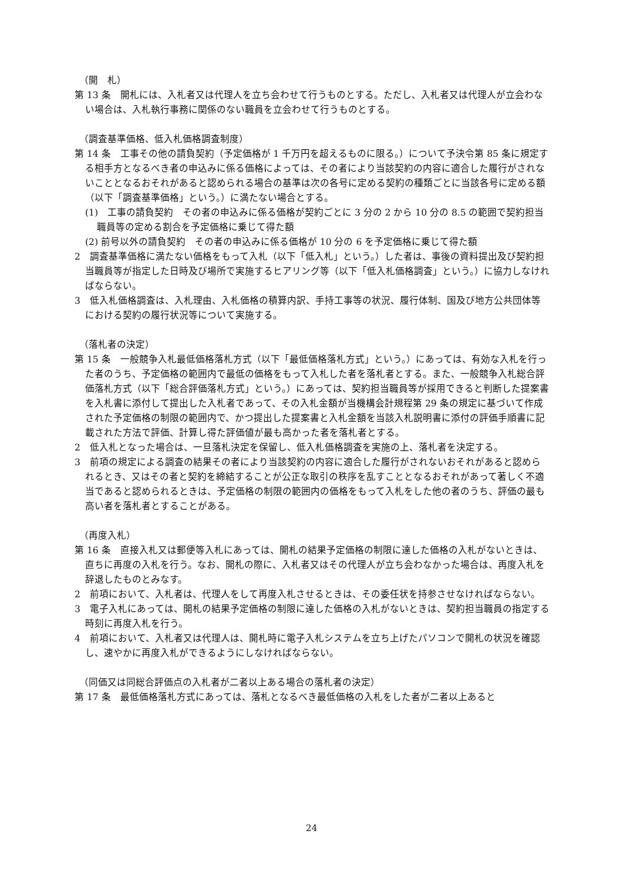（開　札）
第 13 条　開札には、入札者又は代理人を立ち会わせて行うものとする。ただし、入札者又は代理人が立会わない場合は、入札執行事務に関係のない職員を立会わせて行うものとする。
（調査基準価格、低入札価格調査制度）
第 14 条　工事その他の請負契約（予定価格が 1 千万円を超えるものに限る。）について予決令第 85 条に規定する相手方となるべき者の申込みに係る価格によっては、その者により当該契約の内容に適合した履行がされないこととなるおそれがあると認められる場合の基準は次の各号に定める契約の種類ごとに当該各号に定める額（以下「調査基準価格」という。）に満たない場合とする。
(1)　工事の請負契約　その者の申込みに係る価格が契約ごとに 3 分の 2 から 10 分の 8.5 の範囲で契約担当職員等の定める割合を予定価格に乗じて得た額
(2) 前号以外の請負契約　その者の申込みに係る価格が 10 分の 6 を予定価格に乗じて得た額
2　調査基準価格に満たない価格をもって入札（以下「低入札」という。）した者は、事後の資料提出及び契約担当職員等が指定した日時及び場所で実施するヒアリング等（以下「低入札価格調査」という。）に協力しなければならない。
3　低入札価格調査は、入札理由、入札価格の積算内訳、手持工事等の状況、履行体制、国及び地方公共団体等における契約の履行状況等について実施する。
（落札者の決定）
第 15 条　一般競争入札最低価格落札方式（以下「最低価格落札方式」という。）にあっては、有効な入札を行った者のうち、予定価格の範囲内で最低の価格をもって入札した者を落札者とする。また、一般競争入札総合評価落札方式（以下「総合評価落札方式」という。）にあっては、契約担当職員等が採用できると判断した提案書を入札書に添付して提出した入札者であって、その入札金額が当機構会計規程第 29 条の規定に基づいて作成された予定価格の制限の範囲内で、かつ提出した提案書と入札金額を当該入札説明書に添付の評価手順書に記載された方法で評価、計算し得た評価値が最も高かった者を落札者とする。
2　低入札となった場合は、一旦落札決定を保留し、低入札価格調査を実施の上、落札者を決定する。
3　前項の規定による調査の結果その者により当該契約の内容に適合した履行がされないおそれがあると認められるとき、又はその者と契約を締結することが公正な取引の秩序を乱すこととなるおそれがあって著しく不適当であると認められるときは、予定価格の制限の範囲内の価格をもって入札をした他の者のうち、評価の最も高い者を落札者とすることがある。
（再度入札）
第 16 条　直接入札又は郵便等入札にあっては、開札の結果予定価格の制限に達した価格の入札がないときは、直ちに再度の入札を行う。なお、開札の際に、入札者又はその代理人が立ち会わなかった場合は、再度入札を辞退したものとみなす。
2　前項において、入札者は、代理人をして再度入札させるときは、その委任状を持参させなければならない。
3　電子入札にあっては、開札の結果予定価格の制限に達した価格の入札がないときは、契約担当職員の指定する時刻に再度入札を行う。
4　前項において、入札者又は代理人は、開札時に電子入札システムを立ち上げたパソコンで開札の状況を確認し、速やかに再度入札ができるようにしなければならない。
（同価又は同総合評価点の入札者が二者以上ある場合の落札者の決定）
第 17 条　最低価格落札方式にあっては、落札となるべき最低価格の入札をした者が二者以上あると
24